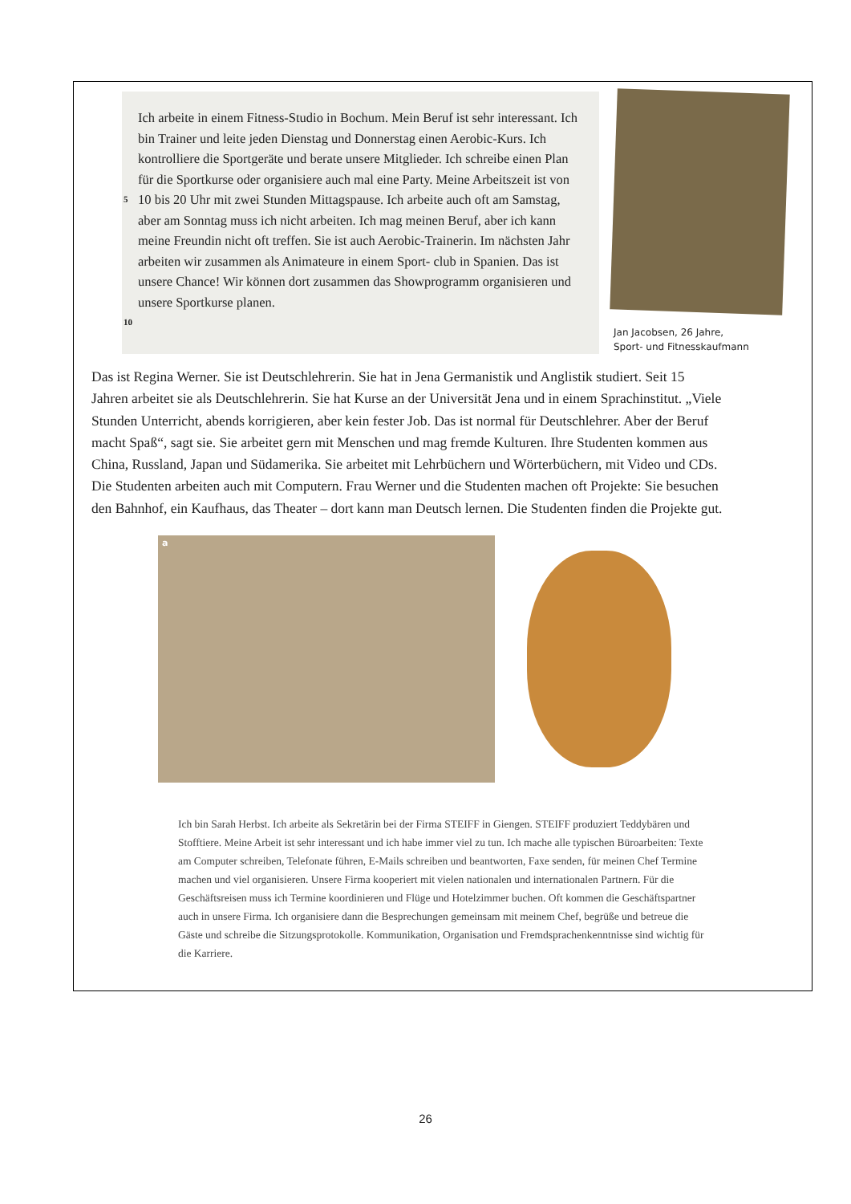Ich arbeite in einem Fitness-Studio in Bochum. Mein Beruf ist sehr interessant. Ich bin Trainer und leite jeden Dienstag und Donnerstag einen Aerobic-Kurs. Ich kontrolliere die Sportgeräte und berate unsere Mitglieder. Ich schreibe einen Plan für die Sportkurse oder organisiere
5
auch mal eine Party. Meine Arbeitszeit ist von 10 bis 20 Uhr mit zwei Stunden Mittagspause. Ich arbeite auch oft am Samstag, aber am Sonntag muss ich nicht arbeiten. Ich mag meinen Beruf, aber ich kann meine Freundin nicht oft treffen. Sie ist auch Aerobic-Trainerin. Im nächsten Jahr arbeiten wir zusammen als Animateure in einem Sport-
10
club in Spanien. Das ist unsere Chance! Wir können dort zusammen das Showprogramm organisieren und unsere Sportkurse planen.
Jan Jacobsen, 26 Jahre,
Sport- und Fitnesskaufmann
Das ist Regina Werner. Sie ist Deutschlehrerin. Sie hat in Jena Germanistik und Anglistik studiert. Seit 15 Jahren arbeitet sie als Deutschlehrerin. Sie hat Kurse an der Universität Jena und in einem Sprachinstitut. „Viele Stunden Unterricht, abends korrigieren, aber kein fester Job. Das ist normal für Deutschlehrer. Aber der Beruf macht Spaß“, sagt sie. Sie arbeitet gern mit Menschen und mag fremde Kulturen. Ihre Studenten kommen aus China, Russland, Japan und Südamerika. Sie arbeitet mit Lehrbüchern und Wörterbüchern, mit Video und CDs. Die Studenten arbeiten auch mit Computern. Frau Werner und die Studenten machen oft Projekte: Sie besuchen den Bahnhof, ein Kaufhaus, das Theater – dort kann man Deutsch lernen. Die Studenten finden die Projekte gut.
a
Ich bin Sarah Herbst. Ich arbeite als Sekretärin bei der Firma STEIFF in Giengen. STEIFF produziert Teddybären und Stofftiere. Meine Arbeit ist sehr interessant und ich habe immer viel zu tun. Ich mache alle typischen Büroarbeiten: Texte am Computer schreiben, Telefonate führen, E-Mails schreiben und beantworten, Faxe senden, für meinen Chef Termine machen und viel organisieren. Unsere Firma kooperiert mit vielen nationalen und internationalen Partnern. Für die Geschäftsreisen muss ich Termine koordinieren und Flüge und Hotelzimmer buchen. Oft kommen die Geschäftspartner auch in unsere Firma. Ich organisiere dann die Besprechungen gemeinsam mit meinem Chef, begrüße und betreue die Gäste und schreibe die Sitzungsprotokolle. Kommunikation, Organisation und Fremdsprachenkenntnisse sind wichtig für die Karriere.
26